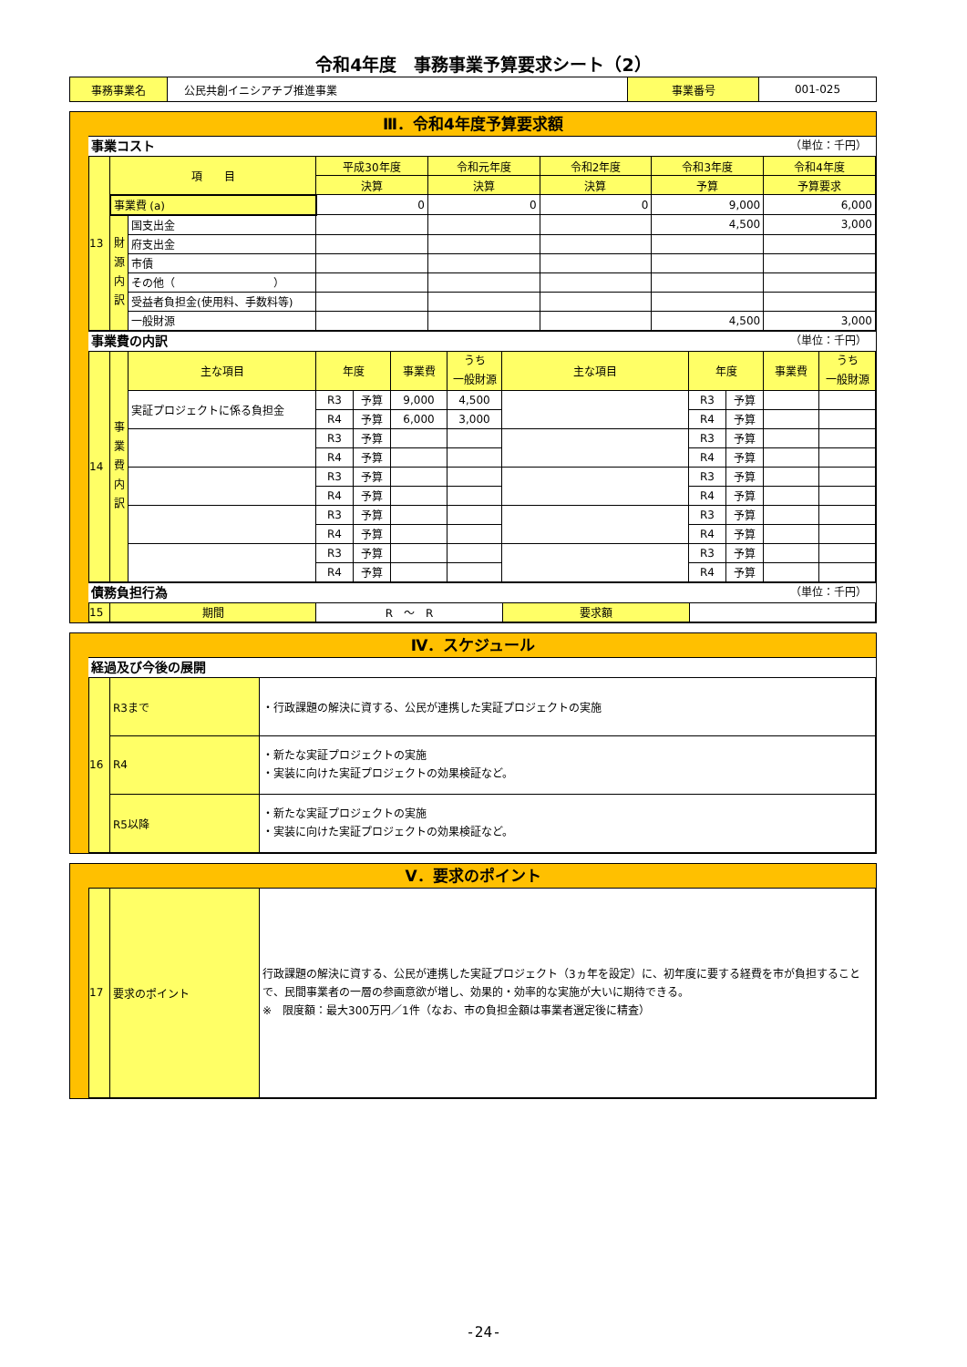令和4年度　事務事業予算要求シート（2）
| 事務事業名 | 公民共創イニシアチブ推進事業 | 事業番号 | 001-025 |
Ⅲ．令和4年度予算要求額
事業コスト （単位：千円）
| 13 | 項 目 | | 平成30年度 | 令和元年度 | 令和2年度 | 令和3年度 | 令和4年度 |
| | | | 決算 | 決算 | 決算 | 予算 | 予算要求 |
| | 事業費 (a) | | 0 | 0 | 0 | 9,000 | 6,000 |
| | 財 源 内 訳 | 国支出金 | | | | 4,500 | 3,000 |
| | | 府支出金 | | | | | |
| | | 市債 | | | | | |
| | | その他（ ） | | | | | |
| | | 受益者負担金(使用料、手数料等) | | | | | |
| | | 一般財源 | | | | 4,500 | 3,000 |
事業費の内訳 （単位：千円）
| 14 | 事 業 費 内 訳 | 主な項目 | 年度 | | 事業費 | うち 一般財源 | 主な項目 | 年度 | | 事業費 | うち 一般財源 |
| | | 実証プロジェクトに係る負担金 | R3 | 予算 | 9,000 | 4,500 | | R3 | 予算 | | |
| | | | R4 | 予算 | 6,000 | 3,000 | | R4 | 予算 | | |
| | | | R3 | 予算 | | | | R3 | 予算 | | |
| | | | R4 | 予算 | | | | R4 | 予算 | | |
| | | | R3 | 予算 | | | | R3 | 予算 | | |
| | | | R4 | 予算 | | | | R4 | 予算 | | |
| | | | R3 | 予算 | | | | R3 | 予算 | | |
| | | | R4 | 予算 | | | | R4 | 予算 | | |
| | | | R3 | 予算 | | | | R3 | 予算 | | |
| | | | R4 | 予算 | | | | R4 | 予算 | | |
債務負担行為 （単位：千円）
| 15 | 期間 | R ～ R | 要求額 | |
Ⅳ．スケジュール
経過及び今後の展開
| 16 | R3まで | ・行政課題の解決に資する、公民が連携した実証プロジェクトの実施 |
| | R4 | ・新たな実証プロジェクトの実施 ・実装に向けた実証プロジェクトの効果検証など。 |
| | R5以降 | ・新たな実証プロジェクトの実施 ・実装に向けた実証プロジェクトの効果検証など。 |
Ⅴ．要求のポイント
| 17 | 要求のポイント | 行政課題の解決に資する、公民が連携した実証プロジェクト（3ヵ年を設定）に、初年度に要する経費を市が負担することで、民間事業者の一層の参画意欲が増し、効果的・効率的な実施が大いに期待できる。 ※ 限度額：最大300万円／1件（なお、市の負担金額は事業者選定後に精査） |
-24-